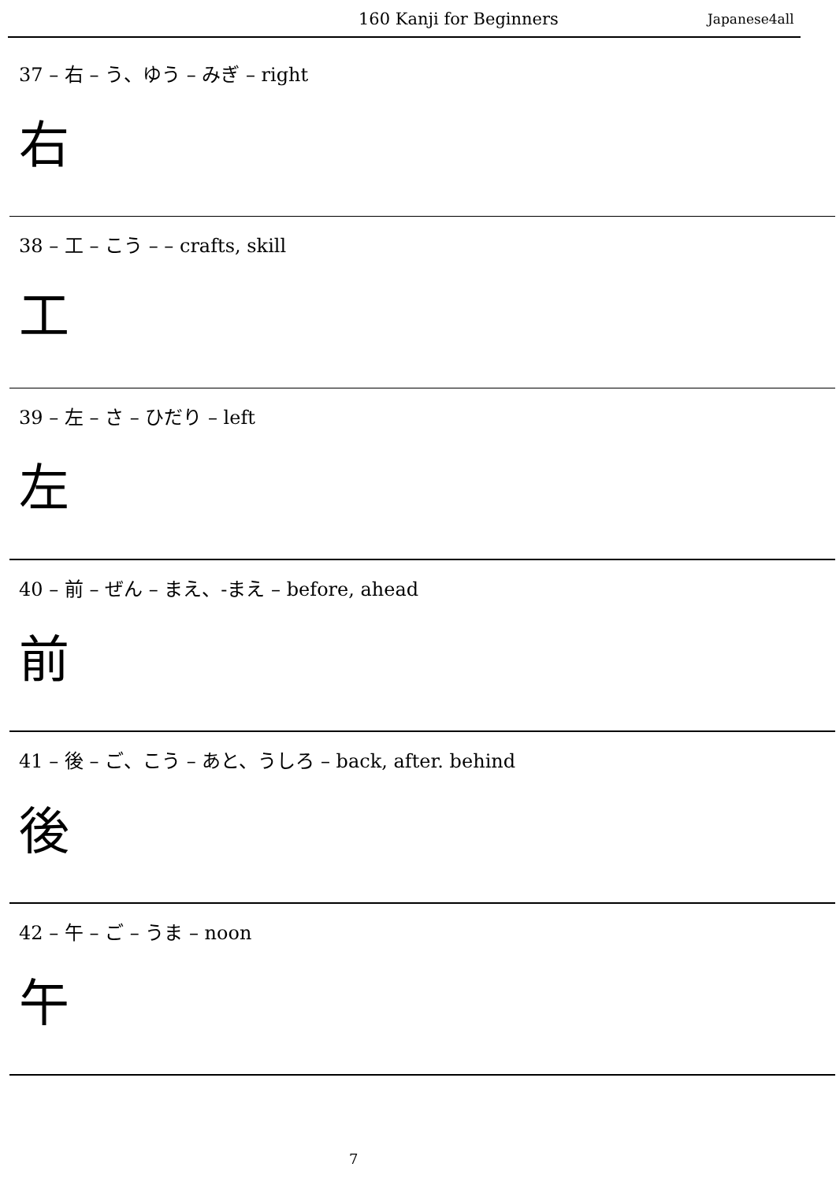160 Kanji for Beginners Japanese4all
37 – 右 – う、ゆう – みぎ – right
右
38 – 工 – こう – – crafts, skill
工
39 – 左 – さ – ひだり – left
左
40 – 前 – ぜん – まえ、-まえ – before, ahead
前
41 – 後 – ご、こう – あと、うしろ – back, after. behind
後
42 – 午 – ご – うま – noon
午
7